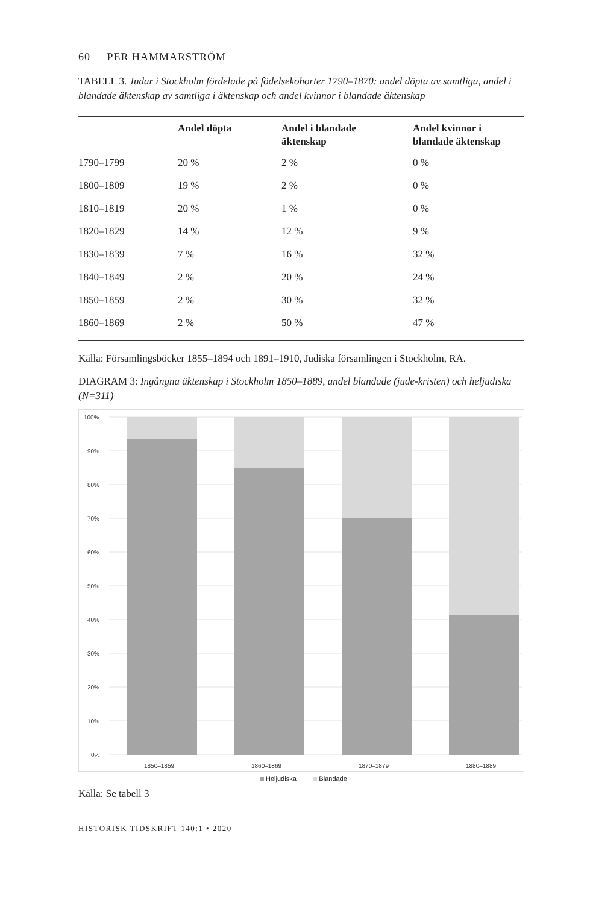60 PER HAMMARSTRÖM
TABELL 3. Judar i Stockholm fördelade på födelsekohorter 1790–1870: andel döpta av samtliga, andel i blandade äktenskap av samtliga i äktenskap och andel kvinnor i blandade äktenskap
| | Andel döpta | Andel i blandade äktenskap | Andel kvinnor i blandade äktenskap |
| --- | --- | --- | --- |
| 1790–1799 | 20 % | 2 % | 0 % |
| 1800–1809 | 19 % | 2 % | 0 % |
| 1810–1819 | 20 % | 1 % | 0 % |
| 1820–1829 | 14 % | 12 % | 9 % |
| 1830–1839 | 7 % | 16 % | 32 % |
| 1840–1849 | 2 % | 20 % | 24 % |
| 1850–1859 | 2 % | 30 % | 32 % |
| 1860–1869 | 2 % | 50 % | 47 % |
Källa: Församlingsböcker 1855–1894 och 1891–1910, Judiska församlingen i Stockholm, RA.
DIAGRAM 3: Ingångna äktenskap i Stockholm 1850–1889, andel blandade (jude-kristen) och heljudiska (N=311)
100%
90%
80%
70%
60%
50%
40%
30%
20%
10%
0%
1850–1859
1860–1869
1870–1879
1880–1889
Heljudiska Blandade
Källa: Se tabell 3
HISTORISK TIDSKRIFT 140:1 • 2020